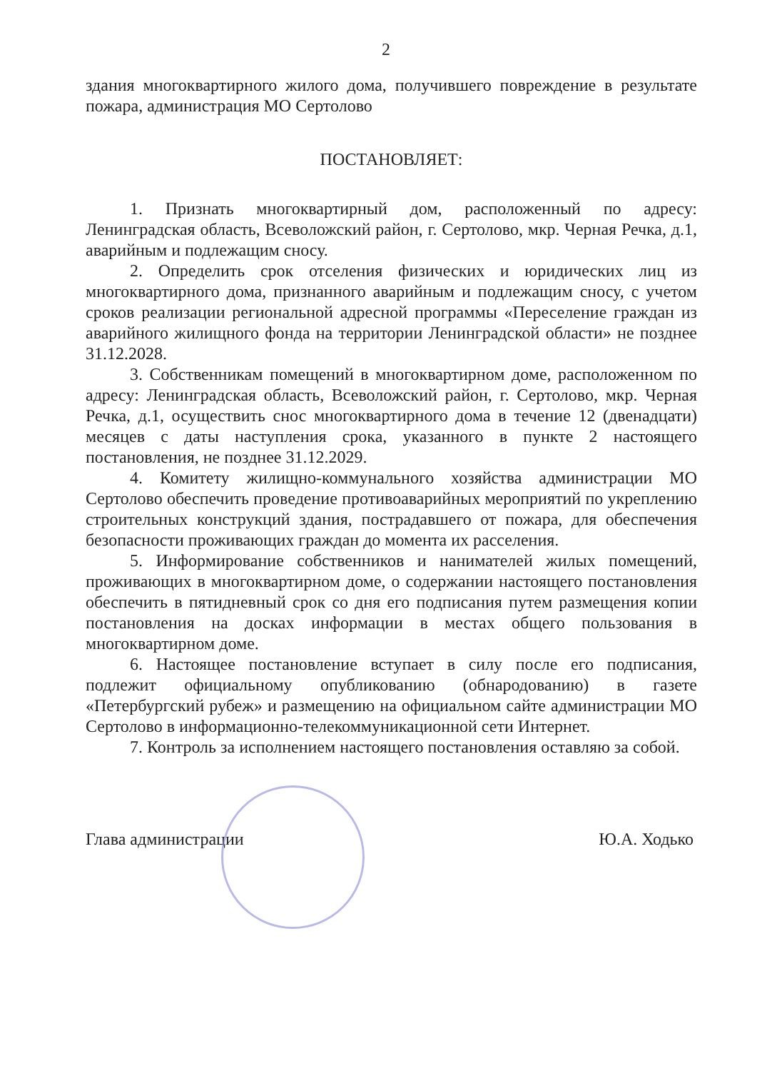2
здания многоквартирного жилого дома, получившего повреждение в результате пожара, администрация МО Сертолово
ПОСТАНОВЛЯЕТ:
1. Признать многоквартирный дом, расположенный по адресу: Ленинградская область, Всеволожский район, г. Сертолово, мкр. Черная Речка, д.1, аварийным и подлежащим сносу.
2. Определить срок отселения физических и юридических лиц из многоквартирного дома, признанного аварийным и подлежащим сносу, с учетом сроков реализации региональной адресной программы «Переселение граждан из аварийного жилищного фонда на территории Ленинградской области» не позднее 31.12.2028.
3. Собственникам помещений в многоквартирном доме, расположенном по адресу: Ленинградская область, Всеволожский район, г. Сертолово, мкр. Черная Речка, д.1, осуществить снос многоквартирного дома в течение 12 (двенадцати) месяцев с даты наступления срока, указанного в пункте 2 настоящего постановления, не позднее 31.12.2029.
4. Комитету жилищно-коммунального хозяйства администрации МО Сертолово обеспечить проведение противоаварийных мероприятий по укреплению строительных конструкций здания, пострадавшего от пожара, для обеспечения безопасности проживающих граждан до момента их расселения.
5. Информирование собственников и нанимателей жилых помещений, проживающих в многоквартирном доме, о содержании настоящего постановления обеспечить в пятидневный срок со дня его подписания путем размещения копии постановления на досках информации в местах общего пользования в многоквартирном доме.
6. Настоящее постановление вступает в силу после его подписания, подлежит официальному опубликованию (обнародованию) в газете «Петербургский рубеж» и размещению на официальном сайте администрации МО Сертолово в информационно-телекоммуникационной сети Интернет.
7. Контроль за исполнением настоящего постановления оставляю за собой.
Глава администрации Ю.А. Ходько